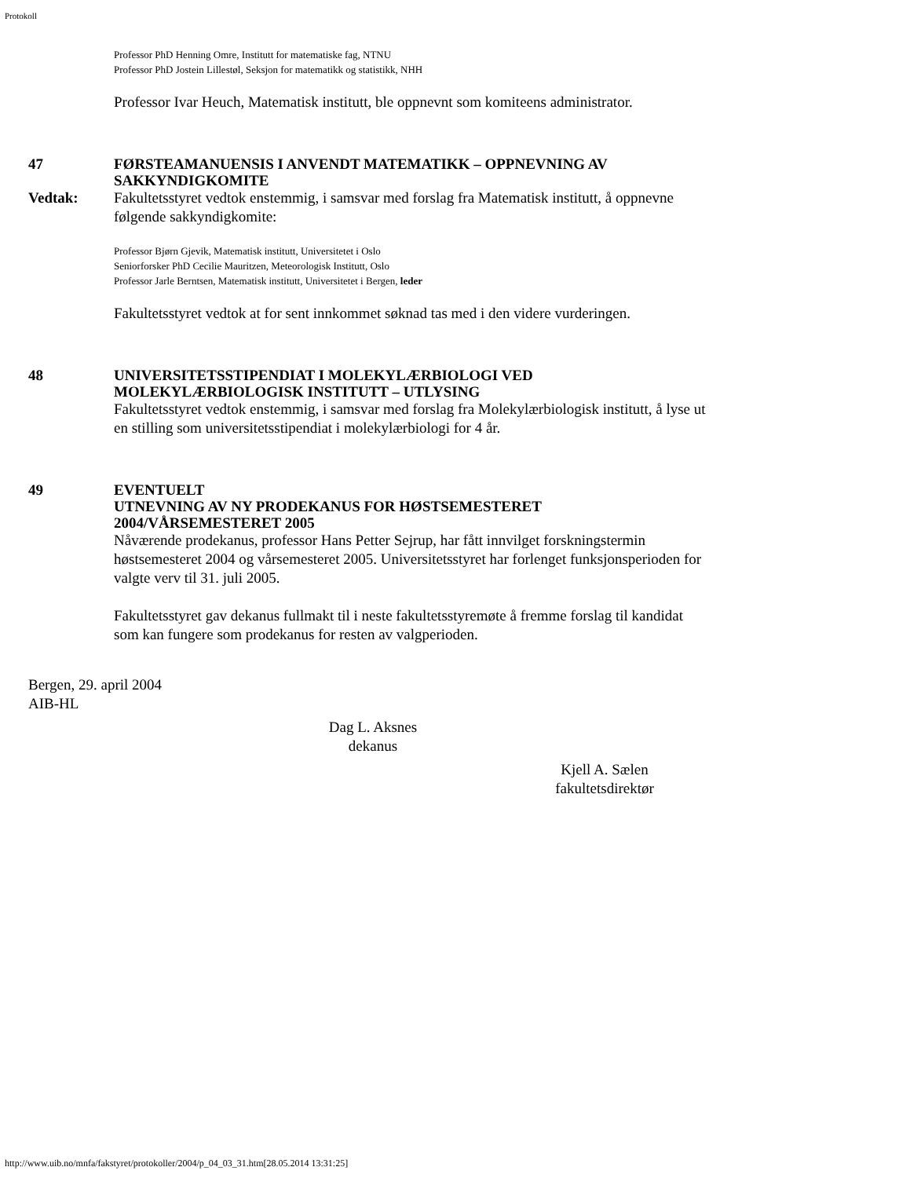Protokoll
Professor PhD Henning Omre, Institutt for matematiske fag, NTNU
Professor PhD Jostein Lillestøl, Seksjon for matematikk og statistikk, NHH
Professor Ivar Heuch, Matematisk institutt, ble oppnevnt som komiteens administrator.
47 FØRSTEAMANUENSIS I ANVENDT MATEMATIKK – OPPNEVNING AV SAKKYNDIGKOMITE
Vedtak: Fakultetsstyret vedtok enstemmig, i samsvar med forslag fra Matematisk institutt, å oppnevne følgende sakkyndigkomite:
Professor Bjørn Gjevik, Matematisk institutt, Universitetet i Oslo
Seniorforsker PhD Cecilie Mauritzen, Meteorologisk Institutt, Oslo
Professor Jarle Berntsen, Matematisk institutt, Universitetet i Bergen, leder
Fakultetsstyret vedtok at for sent innkommet søknad tas med i den videre vurderingen.
48 UNIVERSITETSSTIPENDIAT I MOLEKYLÆRBIOLOGI VED MOLEKYLÆRBIOLOGISK INSTITUTT – UTLYSING
Fakultetsstyret vedtok enstemmig, i samsvar med forslag fra Molekylærbiologisk institutt, å lyse ut en stilling som universitetsstipendiat i molekylærbiologi for 4 år.
49 EVENTUELT
UTNEVNING AV NY PRODEKANUS FOR HØSTSEMESTERET 2004/VÅRSEMESTERET 2005
Nåværende prodekanus, professor Hans Petter Sejrup, har fått innvilget forskningstermin høstsemesteret 2004 og vårsemesteret 2005. Universitetsstyret har forlenget funksjonsperioden for valgte verv til 31. juli 2005.
Fakultetsstyret gav dekanus fullmakt til i neste fakultetsstyremøte å fremme forslag til kandidat som kan fungere som prodekanus for resten av valgperioden.
Bergen, 29. april 2004
AIB-HL
Dag L. Aksnes
dekanus
Kjell A. Sælen
fakultetsdirektør
http://www.uib.no/mnfa/fakstyret/protokoller/2004/p_04_03_31.htm[28.05.2014 13:31:25]